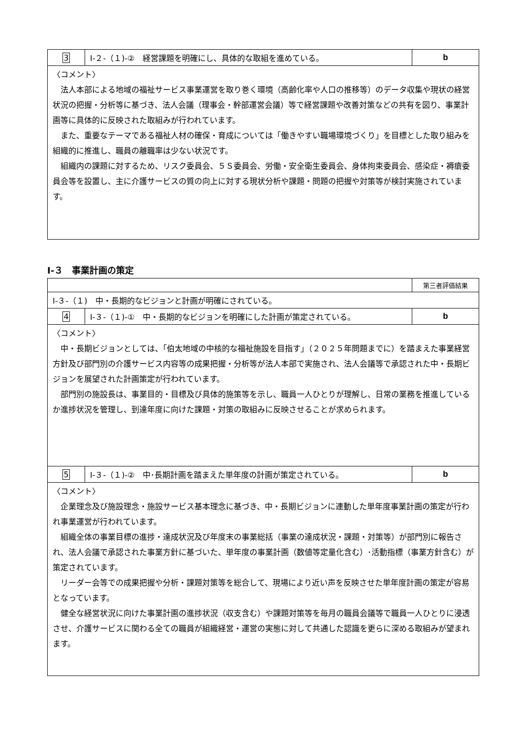| 3 | Ⅰ-２-（１)-② 経営課題を明確にし、具体的な取組を進めている。 | b |
| 〈コメント〉 法人本部による地域の福祉サービス事業運営を取り巻く環境（高齢化率や人口の推移等）のデータ収集や現状の経営状況の把握・分析等に基づき、法人会議（理事会・幹部運営会議）等で経営課題や改善対策などの共有を図り、事業計画等に具体的に反映された取組みが行われています。 また、重要なテーマである福祉人材の確保・育成については「働きやすい職場環境づくり」を目標とした取り組みを組織的に推進し、職員の離職率は少ない状況です。 組織内の課題に対するため、リスク委員会、５Ｓ委員会、労働・安全衛生委員会、身体拘束委員会、感染症・褥瘡委員会等を設置し、主に介護サービスの質の向上に対する現状分析や課題・問題の把握や対策等が検討実施されています。 | | |
Ⅰ-３　事業計画の策定
| | | 第三者評価結果 |
| Ⅰ-３-（１) 中・長期的なビジョンと計画が明確にされている。 | | |
| 4 | Ⅰ-３-（１)-① 中・長期的なビジョンを明確にした計画が策定されている。 | b |
| 〈コメント〉 中・長期ビジョンとしては、「伯太地域の中核的な福祉施設を目指す」（２０２５年問題までに）を踏まえた事業経営方針及び部門別の介護サービス内容等の成果把握・分析等が法人本部で実施され、法人会議等で承認された中・長期ビジョンを展望された計画策定が行われています。 部門別の施設長は、事業目的・目標及び具体的施策等を示し、職員一人ひとりが理解し、日常の業務を推進しているか進捗状況を管理し、到達年度に向けた課題・対策の取組みに反映させることが求められます。 | | |
| 5 | Ⅰ-３-（１)-② 中･長期計画を踏まえた単年度の計画が策定されている。 | b |
| 〈コメント〉 企業理念及び施設理念・施設サービス基本理念に基づき、中・長期ビジョンに連動した単年度事業計画の策定が行われ事業運営が行われています。 組織全体の事業目標の進捗・達成状況及び年度末の事業総括（事業の達成状況・課題・対策等）が部門別に報告され、法人会議で承認された事業方針に基づいた、単年度の事業計画（数値等定量化含む）･活動指標（事業方針含む）が策定されています。 リーダー会等での成果把握や分析・課題対策等を総合して、現場により近い声を反映させた単年度計画の策定が容易となっています。 健全な経営状況に向けた事業計画の進捗状況（収支含む）や課題対策等を毎月の職員会議等で職員一人ひとりに浸透させ、介護サービスに関わる全ての職員が組織経営・運営の実態に対して共通した認識を更らに深める取組みが望まれます。 | | |